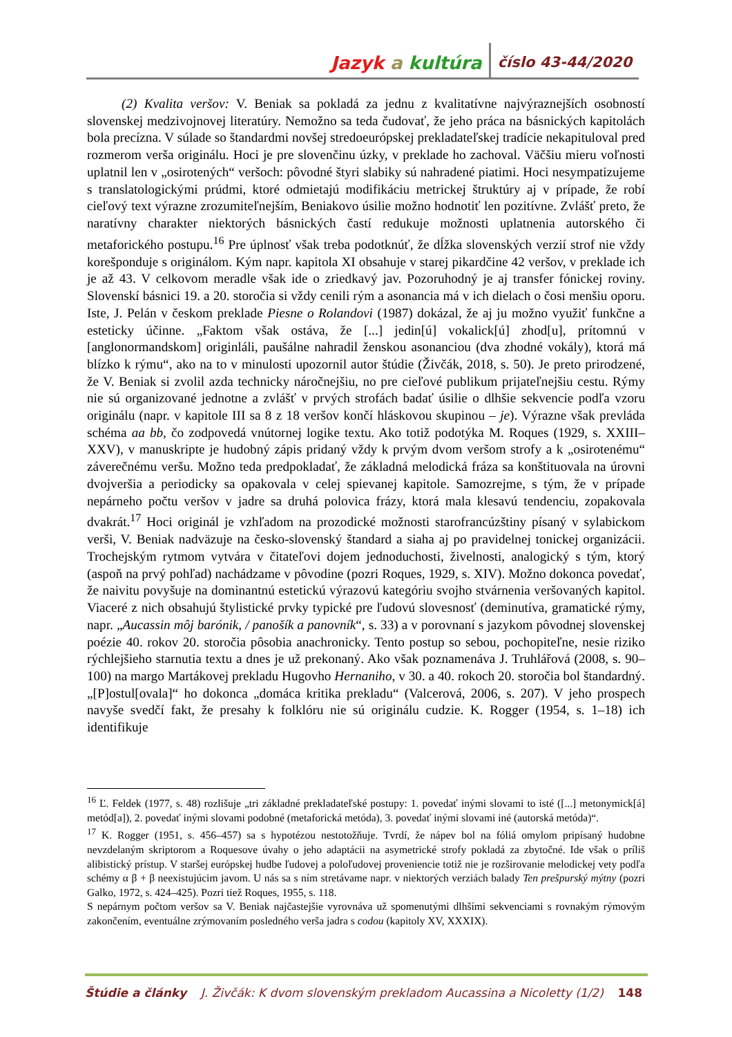Jazyk a kultúra číslo 43-44/2020
(2) Kvalita veršov: V. Beniak sa pokladá za jednu z kvalitatívne najvýraznejších osobností slovenskej medzivojnovej literatúry. Nemožno sa teda čudovať, že jeho práca na básnických kapitolách bola precízna. V súlade so štandardmi novšej stredoeurópskej prekladateľskej tradície nekapituloval pred rozmerom verša originálu. Hoci je pre slovenčinu úzky, v preklade ho zachoval. Väčšiu mieru voľnosti uplatnil len v „osirotených“ veršoch: pôvodné štyri slabiky sú nahradené piatimi. Hoci nesympatizujeme s translatologickými prúdmi, ktoré odmietajú modifikáciu metrickej štruktúry aj v prípade, že robí cieľový text výrazne zrozumiteľnejším, Beniakovo úsilie možno hodnotiť len pozitívne. Zvlášť preto, že naratívny charakter niektorých básnických častí redukuje možnosti uplatnenia autorského či metaforického postupu.<sup>16</sup> Pre úplnosť však treba podotknúť, že dĺžka slovenských verzií strof nie vždy korešponduje s originálom. Kým napr. kapitola XI obsahuje v starej pikardčine 42 veršov, v preklade ich je až 43. V celkovom meradle však ide o zriedkavý jav. Pozoruhodný je aj transfer fónickej roviny. Slovenskí básnici 19. a 20. storočia si vždy cenili rým a asonancia má v ich dielach o čosi menšiu oporu. Iste, J. Pelán v českom preklade Piesne o Rolandovi (1987) dokázal, že aj ju možno využiť funkčne a esteticky účinne. „Faktom však ostáva, že [...] jedin[ú] vokalick[ú] zhod[u], prítomnú v [anglonormandskom] originláli, paušálne nahradil ženskou asonanciou (dva zhodné vokály), ktorá má blízko k rýmu“, ako na to v minulosti upozornil autor štúdie (Živčák, 2018, s. 50). Je preto prirodzené, že V. Beniak si zvolil azda technicky náročnejšiu, no pre cieľové publikum prijateľnejšiu cestu. Rýmy nie sú organizované jednotne a zvlášť v prvých strofách badať úsilie o dlhšie sekvencie podľa vzoru originálu (napr. v kapitole III sa 8 z 18 veršov končí hláskovou skupinou – je). Výrazne však prevláda schéma aa bb, čo zodpovedá vnútornej logike textu. Ako totiž podotýka M. Roques (1929, s. XXIII–XXV), v manuskripte je hudobný zápis pridaný vždy k prvým dvom veršom strofy a k „osirotenému“ záverečnému veršu. Možno teda predpokladať, že základná melodická fráza sa konštituovala na úrovni dvojveršia a periodicky sa opakovala v celej spievanej kapitole. Samozrejme, s tým, že v prípade nepárneho počtu veršov v jadre sa druhá polovica frázy, ktorá mala klesavú tendenciu, zopakovala dvakrát.<sup>17</sup> Hoci originál je vzhľadom na prozodické možnosti starofrancúzštiny písaný v sylabickom verši, V. Beniak nadväzuje na česko-slovenský štandard a siaha aj po pravidelnej tonickej organizácii. Trochejským rytmom vytvára v čitateľovi dojem jednoduchosti, živelnosti, analogický s tým, ktorý (aspoň na prvý pohľad) nachádzame v pôvodine (pozri Roques, 1929, s. XIV). Možno dokonca povedať, že naivitu povyšuje na dominantnú estetickú výrazovú kategóriu svojho stvárnenia veršovaných kapitol. Viaceré z nich obsahujú štylistické prvky typické pre ľudovú slovesnosť (deminutíva, gramatické rýmy, napr. „Aucassin môj barónik, / panošík a panovník“, s. 33) a v porovnaní s jazykom pôvodnej slovenskej poézie 40. rokov 20. storočia pôsobia anachronicky. Tento postup so sebou, pochopiteľne, nesie riziko rýchlejšieho starnutia textu a dnes je už prekonaný. Ako však poznamenáva J. Truhlářová (2008, s. 90–100) na margo Martákovej prekladu Hugovho Hernaniho, v 30. a 40. rokoch 20. storočia bol štandardný. „[P]ostul[ovala]“ ho dokonca „domáca kritika prekladu“ (Valcerová, 2006, s. 207). V jeho prospech navyše svedčí fakt, že presahy k folklóru nie sú originálu cudzie. K. Rogger (1954, s. 1–18) ich identifikuje
<sup>16</sup> Ľ. Feldek (1977, s. 48) rozlišuje „tri základné prekladateľské postupy: 1. povedať inými slovami to isté ([...] metonymick[á] metód[a]), 2. povedať inými slovami podobné (metaforická metóda), 3. povedať inými slovami iné (autorská metóda)“.
<sup>17</sup> K. Rogger (1951, s. 456–457) sa s hypotézou nestotožňuje. Tvrdí, že nápev bol na fóliá omylom pripísaný hudobne nevzdelaným skriptorom a Roquesove úvahy o jeho adaptácii na asymetrické strofy pokladá za zbytočné. Ide však o príliš alibistický prístup. V staršej európskej hudbe ľudovej a poloľudovej proveniencie totiž nie je rozširovanie melodickej vety podľa schémy α β + β neexistujúcim javom. U nás sa s ním stretávame napr. v niektorých verziách balady Ten prešpurský mýtny (pozri Galko, 1972, s. 424–425). Pozri tiež Roques, 1955, s. 118.
S nepárnym počtom veršov sa V. Beniak najčastejšie vyrovnáva už spomenutými dlhšími sekvenciami s rovnakým rýmovým zakončením, eventuálne zrýmovaním posledného verša jadra s codou (kapitoly XV, XXXIX).
Štúdie a články J. Živčák: K dvom slovenským prekladom Aucassina a Nicoletty (1/2) 148